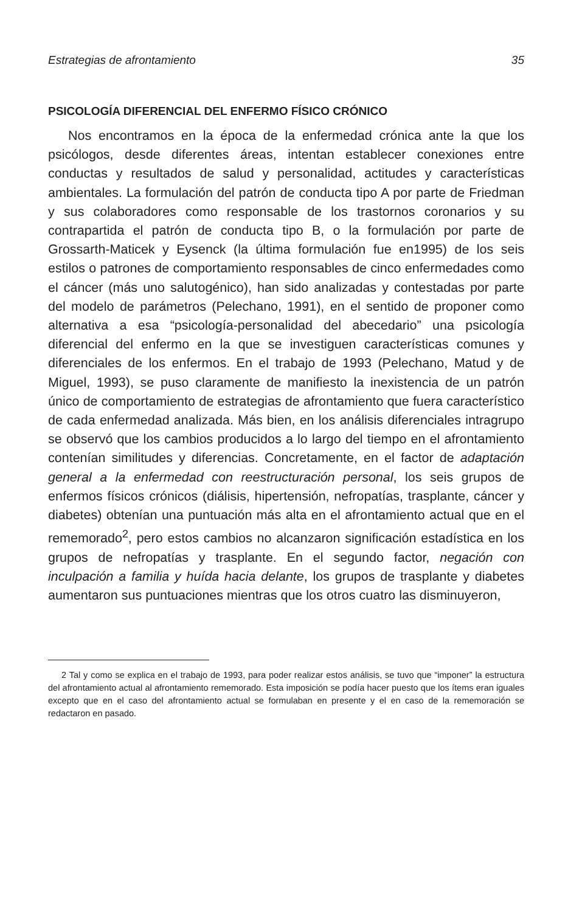Estrategias de afrontamiento 35
PSICOLOGÍA DIFERENCIAL DEL ENFERMO FÍSICO CRÓNICO
Nos encontramos en la época de la enfermedad crónica ante la que los psicólogos, desde diferentes áreas, intentan establecer conexiones entre conductas y resultados de salud y personalidad, actitudes y características ambientales. La formulación del patrón de conducta tipo A por parte de Friedman y sus colaboradores como responsable de los trastornos coronarios y su contrapartida el patrón de conducta tipo B, o la formulación por parte de Grossarth-Maticek y Eysenck (la última formulación fue en1995) de los seis estilos o patrones de comportamiento responsables de cinco enfermedades como el cáncer (más uno salutogénico), han sido analizadas y contestadas por parte del modelo de parámetros (Pelechano, 1991), en el sentido de proponer como alternativa a esa “psicología-personalidad del abecedario” una psicología diferencial del enfermo en la que se investiguen características comunes y diferenciales de los enfermos. En el trabajo de 1993 (Pelechano, Matud y de Miguel, 1993), se puso claramente de manifiesto la inexistencia de un patrón único de comportamiento de estrategias de afrontamiento que fuera característico de cada enfermedad analizada. Más bien, en los análisis diferenciales intragrupo se observó que los cambios producidos a lo largo del tiempo en el afrontamiento contenían similitudes y diferencias. Concretamente, en el factor de adaptación general a la enfermedad con reestructuración personal, los seis grupos de enfermos físicos crónicos (diálisis, hipertensión, nefropatías, trasplante, cáncer y diabetes) obtenían una puntuación más alta en el afrontamiento actual que en el rememorado<sup>2</sup>, pero estos cambios no alcanzaron significación estadística en los grupos de nefropatías y trasplante. En el segundo factor, negación con inculpación a familia y huída hacia delante, los grupos de trasplante y diabetes aumentaron sus puntuaciones mientras que los otros cuatro las disminuyeron,
2 Tal y como se explica en el trabajo de 1993, para poder realizar estos análisis, se tuvo que “imponer” la estructura del afrontamiento actual al afrontamiento rememorado. Esta imposición se podía hacer puesto que los ítems eran iguales excepto que en el caso del afrontamiento actual se formulaban en presente y el en caso de la rememoración se redactaron en pasado.